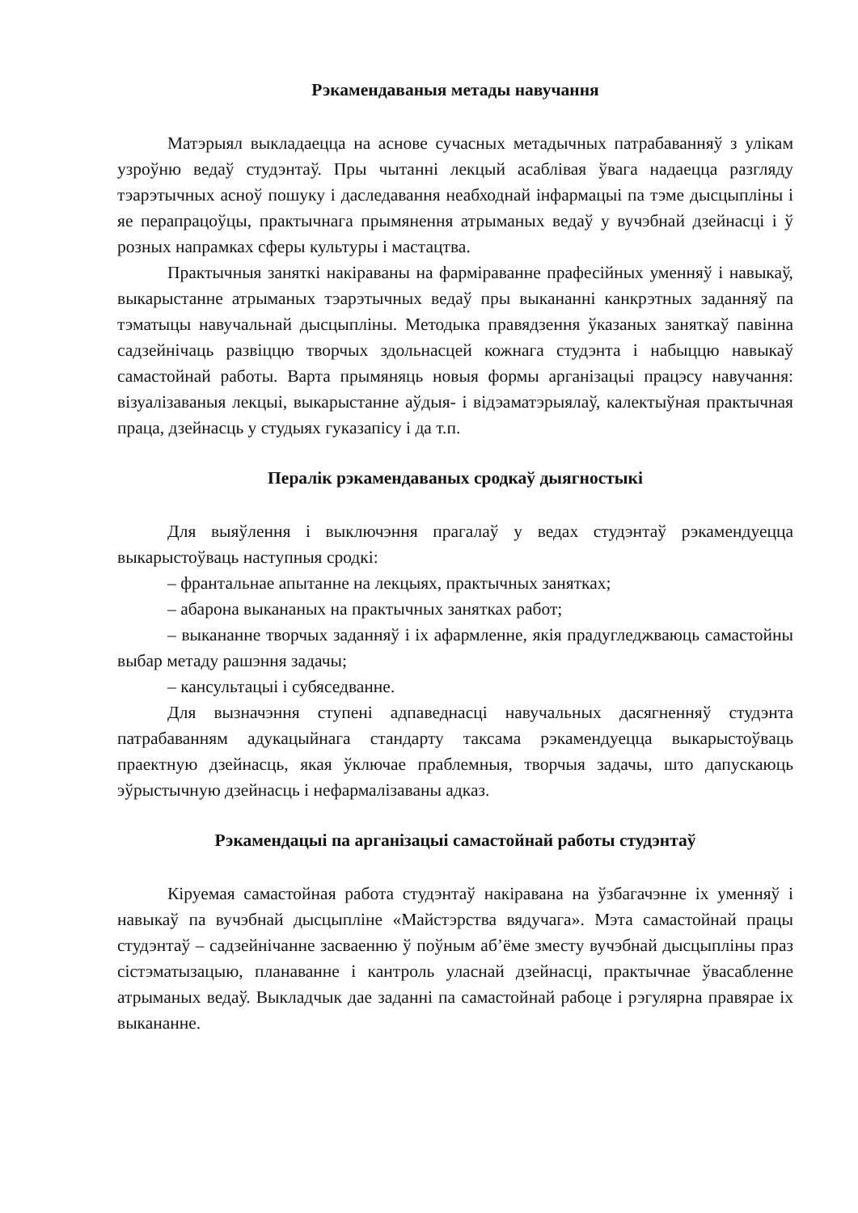Рэкамендаваныя метады навучання
Матэрыял выкладаецца на аснове сучасных метадычных патрабаванняў з улікам узроўню ведаў студэнтаў. Пры чытанні лекцый асаблівая ўвага надаецца разгляду тэарэтычных асноў пошуку і даследавання неабходнай інфармацыі па тэме дысцыпліны і яе перапрацоўцы, практычнага прымянення атрыманых ведаў у вучэбнай дзейнасці і ў розных напрамках сферы культуры і мастацтва.
Практычныя заняткі накіраваны на фарміраванне прафесійных уменняў і навыкаў, выкарыстанне атрыманых тэарэтычных ведаў пры выкананні канкрэтных заданняў па тэматыцы навучальнай дысцыпліны. Методыка правядзення ўказаных заняткаў павінна садзейнічаць развіццю творчых здольнасцей кожнага студэнта і набыццю навыкаў самастойнай работы. Варта прымяняць новыя формы арганізацыі працэсу навучання: візуалізаваныя лекцыі, выкарыстанне аўдыя- і відэаматэрыялаў, калектыўная практычная праца, дзейнасць у студыях гуказапісу і да т.п.
Пералік рэкамендаваных сродкаў дыягностыкі
Для выяўлення і выключэння прагалаў у ведах студэнтаў рэкамендуецца выкарыстоўваць наступныя сродкі:
– франтальнае апытанне на лекцыях, практычных занятках;
– абарона выкананых на практычных занятках работ;
– выкананне творчых заданняў і іх афармленне, якія прадугледжваюць самастойны выбар метаду рашэння задачы;
– кансультацыі і субяседванне.
Для вызначэння ступені адпаведнасці навучальных дасягненняў студэнта патрабаванням адукацыйнага стандарту таксама рэкамендуецца выкарыстоўваць праектную дзейнасць, якая ўключае праблемныя, творчыя задачы, што дапускаюць эўрыстычную дзейнасць і нефармалізаваны адказ.
Рэкамендацыі па арганізацыі самастойнай работы студэнтаў
Кіруемая самастойная работа студэнтаў накіравана на ўзбагачэнне іх уменняў і навыкаў па вучэбнай дысцыпліне «Майстэрства вядучага». Мэта самастойнай працы студэнтаў – садзейнічанне засваенню ў поўным аб’ёме зместу вучэбнай дысцыпліны праз сістэматызацыю, планаванне і кантроль уласнай дзейнасці, практычнае ўвасабленне атрыманых ведаў. Выкладчык дае заданні па самастойнай рабоце і рэгулярна правярае іх выкананне.